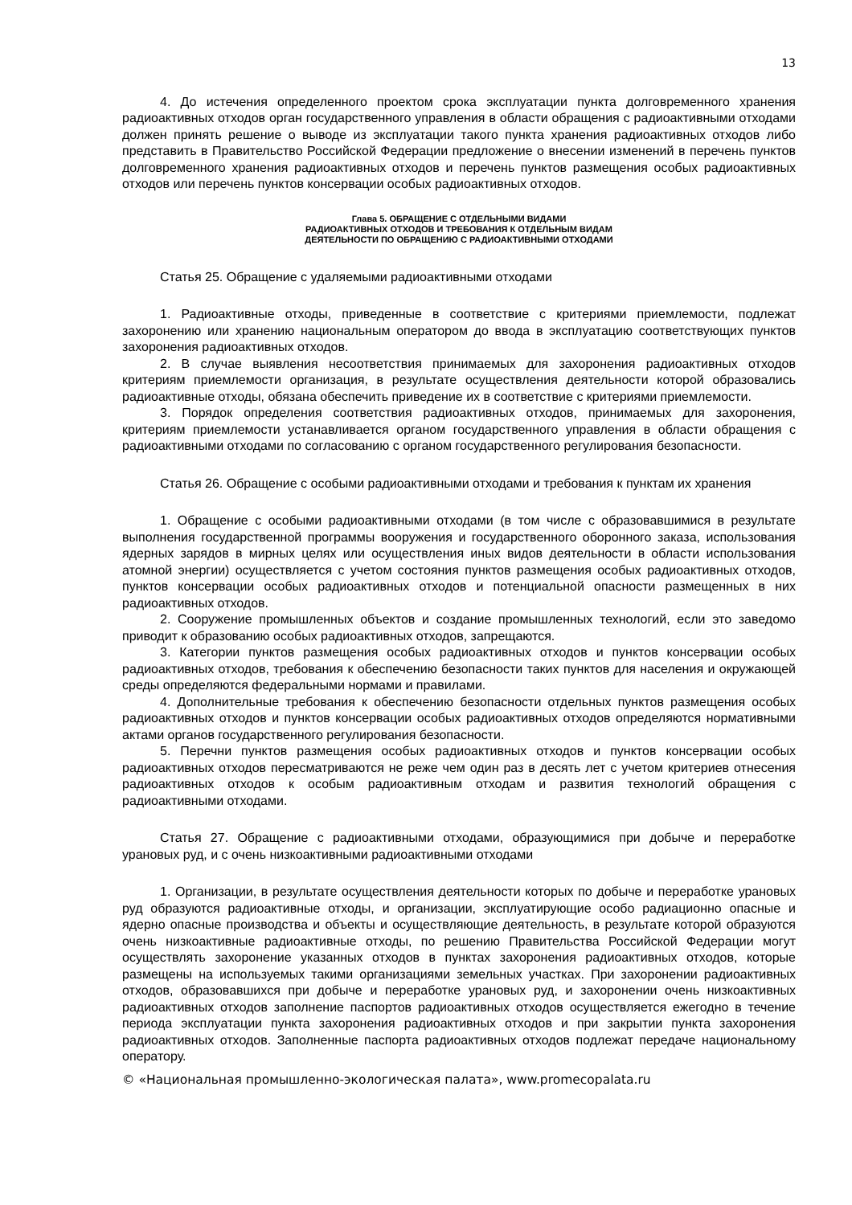13
4. До истечения определенного проектом срока эксплуатации пункта долговременного хранения радиоактивных отходов орган государственного управления в области обращения с радиоактивными отходами должен принять решение о выводе из эксплуатации такого пункта хранения радиоактивных отходов либо представить в Правительство Российской Федерации предложение о внесении изменений в перечень пунктов долговременного хранения радиоактивных отходов и перечень пунктов размещения особых радиоактивных отходов или перечень пунктов консервации особых радиоактивных отходов.
Глава 5. ОБРАЩЕНИЕ С ОТДЕЛЬНЫМИ ВИДАМИ
РАДИОАКТИВНЫХ ОТХОДОВ И ТРЕБОВАНИЯ К ОТДЕЛЬНЫМ ВИДАМ
ДЕЯТЕЛЬНОСТИ ПО ОБРАЩЕНИЮ С РАДИОАКТИВНЫМИ ОТХОДАМИ
Статья 25. Обращение с удаляемыми радиоактивными отходами
1. Радиоактивные отходы, приведенные в соответствие с критериями приемлемости, подлежат захоронению или хранению национальным оператором до ввода в эксплуатацию соответствующих пунктов захоронения радиоактивных отходов.
2. В случае выявления несоответствия принимаемых для захоронения радиоактивных отходов критериям приемлемости организация, в результате осуществления деятельности которой образовались радиоактивные отходы, обязана обеспечить приведение их в соответствие с критериями приемлемости.
3. Порядок определения соответствия радиоактивных отходов, принимаемых для захоронения, критериям приемлемости устанавливается органом государственного управления в области обращения с радиоактивными отходами по согласованию с органом государственного регулирования безопасности.
Статья 26. Обращение с особыми радиоактивными отходами и требования к пунктам их хранения
1. Обращение с особыми радиоактивными отходами (в том числе с образовавшимися в результате выполнения государственной программы вооружения и государственного оборонного заказа, использования ядерных зарядов в мирных целях или осуществления иных видов деятельности в области использования атомной энергии) осуществляется с учетом состояния пунктов размещения особых радиоактивных отходов, пунктов консервации особых радиоактивных отходов и потенциальной опасности размещенных в них радиоактивных отходов.
2. Сооружение промышленных объектов и создание промышленных технологий, если это заведомо приводит к образованию особых радиоактивных отходов, запрещаются.
3. Категории пунктов размещения особых радиоактивных отходов и пунктов консервации особых радиоактивных отходов, требования к обеспечению безопасности таких пунктов для населения и окружающей среды определяются федеральными нормами и правилами.
4. Дополнительные требования к обеспечению безопасности отдельных пунктов размещения особых радиоактивных отходов и пунктов консервации особых радиоактивных отходов определяются нормативными актами органов государственного регулирования безопасности.
5. Перечни пунктов размещения особых радиоактивных отходов и пунктов консервации особых радиоактивных отходов пересматриваются не реже чем один раз в десять лет с учетом критериев отнесения радиоактивных отходов к особым радиоактивным отходам и развития технологий обращения с радиоактивными отходами.
Статья 27. Обращение с радиоактивными отходами, образующимися при добыче и переработке урановых руд, и с очень низкоактивными радиоактивными отходами
1. Организации, в результате осуществления деятельности которых по добыче и переработке урановых руд образуются радиоактивные отходы, и организации, эксплуатирующие особо радиационно опасные и ядерно опасные производства и объекты и осуществляющие деятельность, в результате которой образуются очень низкоактивные радиоактивные отходы, по решению Правительства Российской Федерации могут осуществлять захоронение указанных отходов в пунктах захоронения радиоактивных отходов, которые размещены на используемых такими организациями земельных участках. При захоронении радиоактивных отходов, образовавшихся при добыче и переработке урановых руд, и захоронении очень низкоактивных радиоактивных отходов заполнение паспортов радиоактивных отходов осуществляется ежегодно в течение периода эксплуатации пункта захоронения радиоактивных отходов и при закрытии пункта захоронения радиоактивных отходов. Заполненные паспорта радиоактивных отходов подлежат передаче национальному оператору.
© «Национальная промышленно-экологическая палата», www.promecopalata.ru